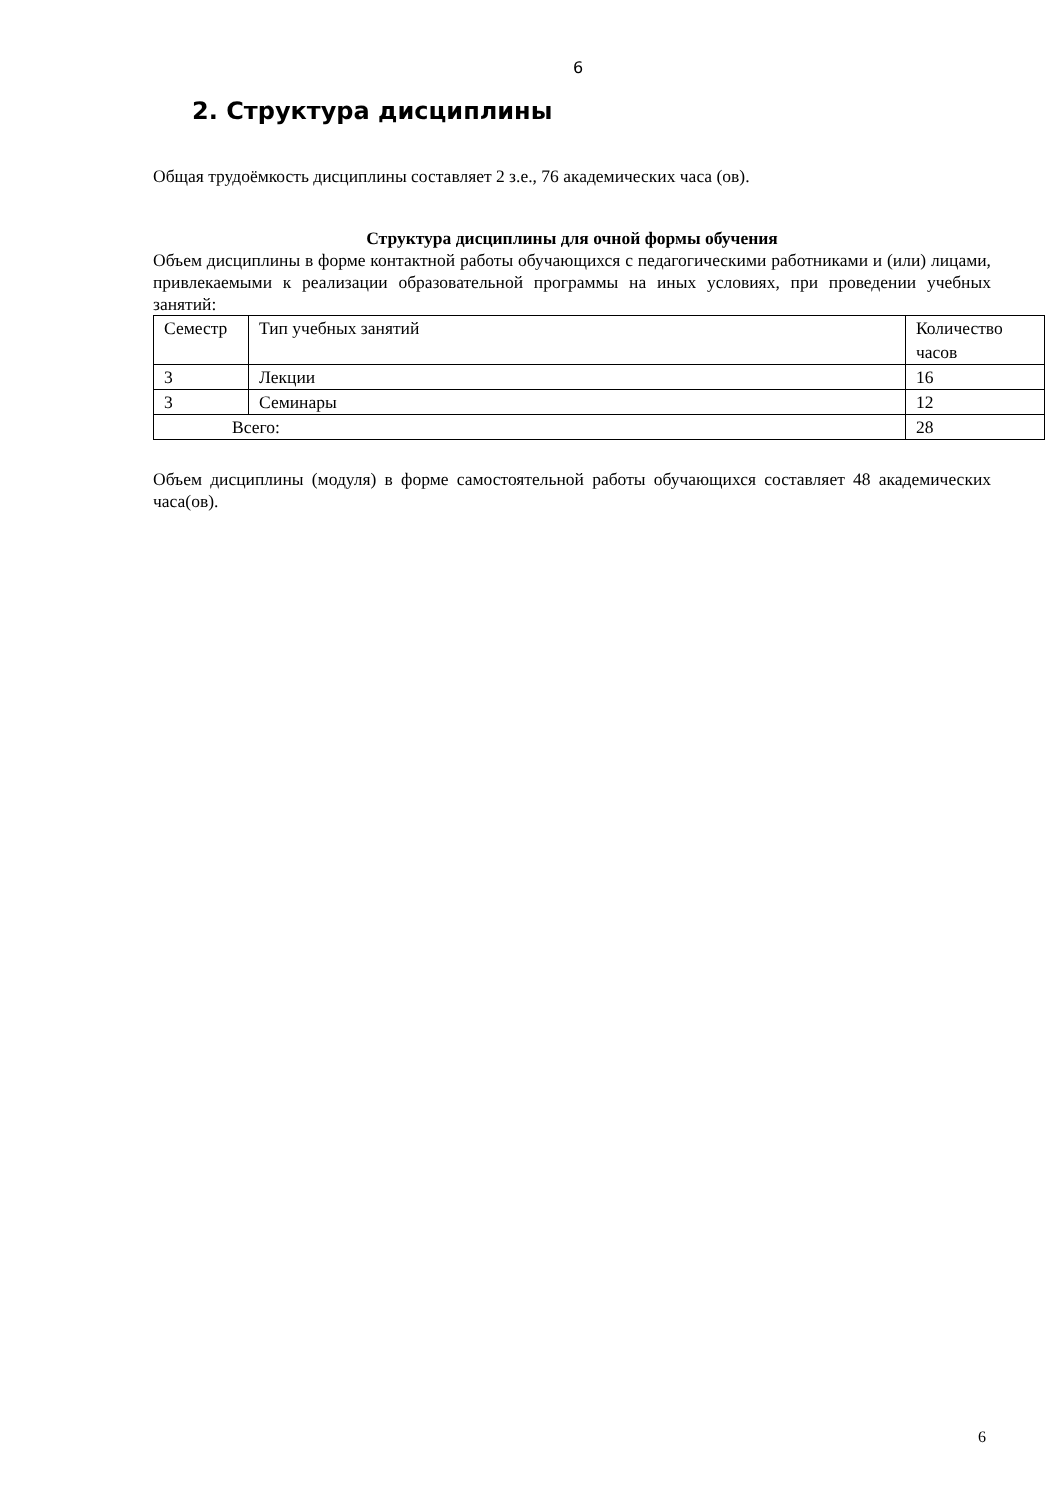6
2. Структура дисциплины
Общая трудоёмкость дисциплины составляет 2 з.е., 76 академических часа (ов).
Структура дисциплины для очной формы обучения
Объем дисциплины в форме контактной работы обучающихся с педагогическими работниками и (или) лицами, привлекаемыми к реализации образовательной программы на иных условиях, при проведении учебных занятий:
| Семестр | Тип учебных занятий | Количество часов |
| 3 | Лекции | 16 |
| 3 | Семинары | 12 |
| Всего: | | 28 |
Объем дисциплины (модуля) в форме самостоятельной работы обучающихся составляет 48 академических часа(ов).
6